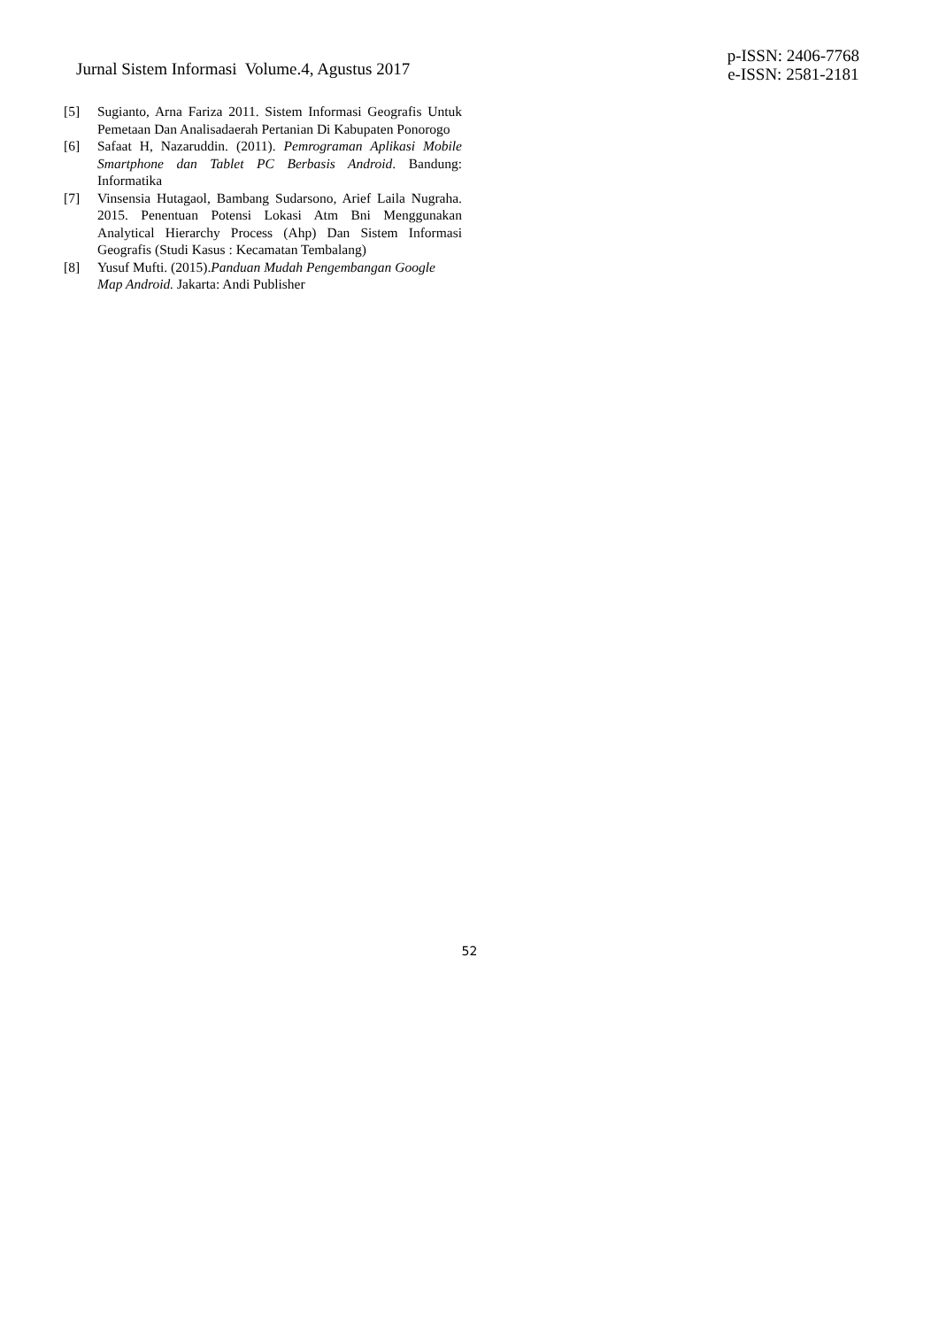Jurnal Sistem Informasi Volume.4, Agustus 2017
p-ISSN: 2406-7768
e-ISSN: 2581-2181
[5] Sugianto, Arna Fariza 2011. Sistem Informasi Geografis Untuk Pemetaan Dan Analisadaerah Pertanian Di Kabupaten Ponorogo
[6] Safaat H, Nazaruddin. (2011). Pemrograman Aplikasi Mobile Smartphone dan Tablet PC Berbasis Android. Bandung: Informatika
[7] Vinsensia Hutagaol, Bambang Sudarsono, Arief Laila Nugraha. 2015. Penentuan Potensi Lokasi Atm Bni Menggunakan Analytical Hierarchy Process (Ahp) Dan Sistem Informasi Geografis (Studi Kasus : Kecamatan Tembalang)
[8] Yusuf Mufti. (2015).Panduan Mudah Pengembangan Google Map Android. Jakarta: Andi Publisher
52